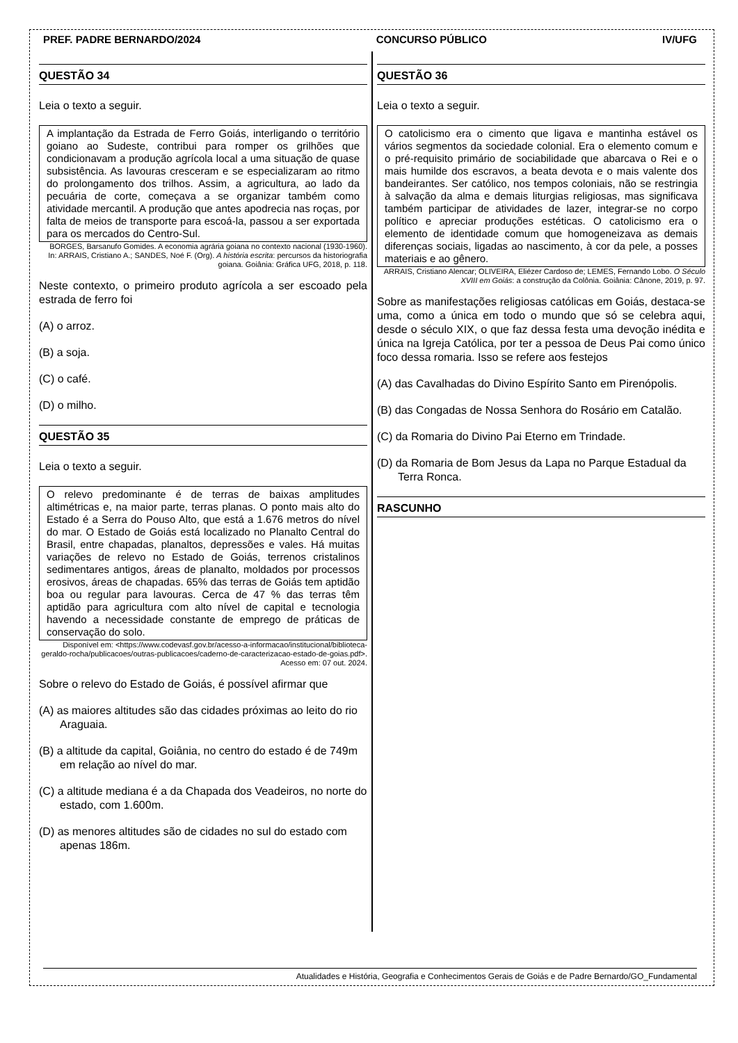PREF. PADRE BERNARDO/2024 CONCURSO PÚBLICO IV/UFG
QUESTÃO 34
Leia o texto a seguir.
A implantação da Estrada de Ferro Goiás, interligando o território goiano ao Sudeste, contribui para romper os grilhões que condicionavam a produção agrícola local a uma situação de quase subsistência. As lavouras cresceram e se especializaram ao ritmo do prolongamento dos trilhos. Assim, a agricultura, ao lado da pecuária de corte, começava a se organizar também como atividade mercantil. A produção que antes apodrecia nas roças, por falta de meios de transporte para escoá-la, passou a ser exportada para os mercados do Centro-Sul.
BORGES, Barsanufo Gomides. A economia agrária goiana no contexto nacional (1930-1960). In: ARRAIS, Cristiano A.; SANDES, Noé F. (Org). A história escrita: percursos da historiografia goiana. Goiânia: Gráfica UFG, 2018, p. 118.
Neste contexto, o primeiro produto agrícola a ser escoado pela estrada de ferro foi
(A) o arroz.
(B) a soja.
(C) o café.
(D) o milho.
QUESTÃO 35
Leia o texto a seguir.
O relevo predominante é de terras de baixas amplitudes altimétricas e, na maior parte, terras planas. O ponto mais alto do Estado é a Serra do Pouso Alto, que está a 1.676 metros do nível do mar. O Estado de Goiás está localizado no Planalto Central do Brasil, entre chapadas, planaltos, depressões e vales. Há muitas variações de relevo no Estado de Goiás, terrenos cristalinos sedimentares antigos, áreas de planalto, moldados por processos erosivos, áreas de chapadas. 65% das terras de Goiás tem aptidão boa ou regular para lavouras. Cerca de 47 % das terras têm aptidão para agricultura com alto nível de capital e tecnologia havendo a necessidade constante de emprego de práticas de conservação do solo.
Disponível em: <https://www.codevasf.gov.br/acesso-a-informacao/institucional/biblioteca-geraldo-rocha/publicacoes/outras-publicacoes/caderno-de-caracterizacao-estado-de-goias.pdf>. Acesso em: 07 out. 2024.
Sobre o relevo do Estado de Goiás, é possível afirmar que
(A) as maiores altitudes são das cidades próximas ao leito do rio Araguaia.
(B) a altitude da capital, Goiânia, no centro do estado é de 749m em relação ao nível do mar.
(C) a altitude mediana é a da Chapada dos Veadeiros, no norte do estado, com 1.600m.
(D) as menores altitudes são de cidades no sul do estado com apenas 186m.
QUESTÃO 36
Leia o texto a seguir.
O catolicismo era o cimento que ligava e mantinha estável os vários segmentos da sociedade colonial. Era o elemento comum e o pré-requisito primário de sociabilidade que abarcava o Rei e o mais humilde dos escravos, a beata devota e o mais valente dos bandeirantes. Ser católico, nos tempos coloniais, não se restringia à salvação da alma e demais liturgias religiosas, mas significava também participar de atividades de lazer, integrar-se no corpo político e apreciar produções estéticas. O catolicismo era o elemento de identidade comum que homogeneizava as demais diferenças sociais, ligadas ao nascimento, à cor da pele, a posses materiais e ao gênero.
ARRAIS, Cristiano Alencar; OLIVEIRA, Eliézer Cardoso de; LEMES, Fernando Lobo. O Século XVIII em Goiás: a construção da Colônia. Goiânia: Cânone, 2019, p. 97.
Sobre as manifestações religiosas católicas em Goiás, destaca-se uma, como a única em todo o mundo que só se celebra aqui, desde o século XIX, o que faz dessa festa uma devoção inédita e única na Igreja Católica, por ter a pessoa de Deus Pai como único foco dessa romaria. Isso se refere aos festejos
(A) das Cavalhadas do Divino Espírito Santo em Pirenópolis.
(B) das Congadas de Nossa Senhora do Rosário em Catalão.
(C) da Romaria do Divino Pai Eterno em Trindade.
(D) da Romaria de Bom Jesus da Lapa no Parque Estadual da Terra Ronca.
RASCUNHO
Atualidades e História, Geografia e Conhecimentos Gerais de Goiás e de Padre Bernardo/GO_Fundamental